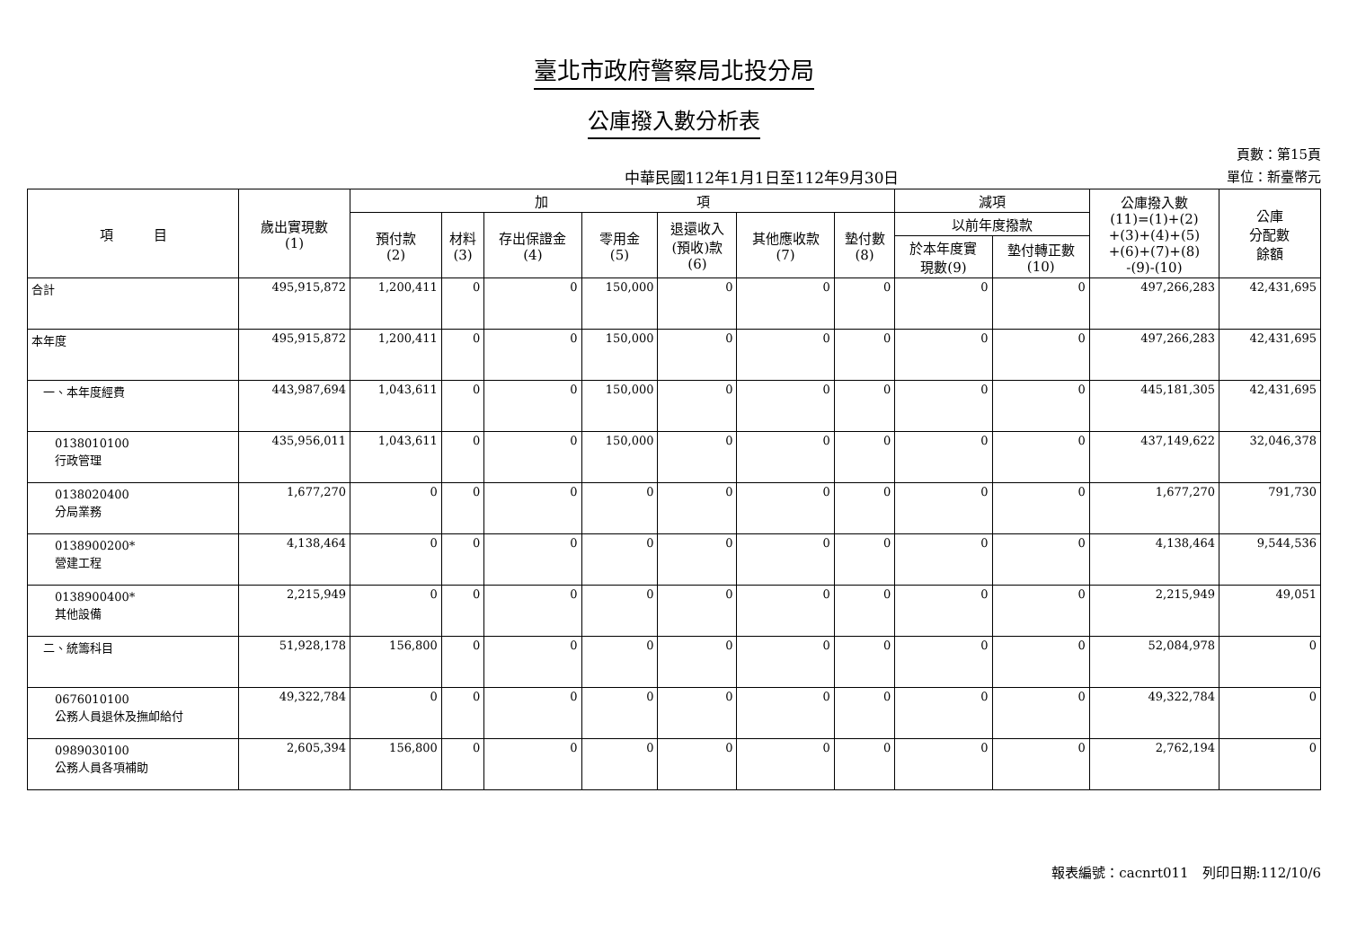臺北市政府警察局北投分局
公庫撥入數分析表
中華民國112年1月1日至112年9月30日
頁數：第15頁
單位：新臺幣元
| 項 目 | 歲出實現數 (1) | 加 項 | | | | | | | 減項 | | 公庫撥入數 (11)=(1)+(2) +(3)+(4)+(5) +(6)+(7)+(8) -(9)-(10) | 公庫 分配數 餘額 |
| --- | --- | --- | --- | --- | --- | --- | --- | --- | --- | --- | --- | --- |
| | | 預付款 (2) | 材料 (3) | 存出保證金 (4) | 零用金 (5) | 退還收入 (預收)款 (6) | 其他應收款 (7) | 墊付數 (8) | 以前年度撥款 | | | |
| | | | | | | | | | 於本年度實 現數(9) | 墊付轉正數 (10) | | |
| 合計 | 495,915,872 | 1,200,411 | 0 | 0 | 150,000 | 0 | 0 | 0 | 0 | 0 | 497,266,283 | 42,431,695 |
| 本年度 | 495,915,872 | 1,200,411 | 0 | 0 | 150,000 | 0 | 0 | 0 | 0 | 0 | 497,266,283 | 42,431,695 |
| 一、本年度經費 | 443,987,694 | 1,043,611 | 0 | 0 | 150,000 | 0 | 0 | 0 | 0 | 0 | 445,181,305 | 42,431,695 |
| 0138010100 行政管理 | 435,956,011 | 1,043,611 | 0 | 0 | 150,000 | 0 | 0 | 0 | 0 | 0 | 437,149,622 | 32,046,378 |
| 0138020400 分局業務 | 1,677,270 | 0 | 0 | 0 | 0 | 0 | 0 | 0 | 0 | 0 | 1,677,270 | 791,730 |
| 0138900200* 營建工程 | 4,138,464 | 0 | 0 | 0 | 0 | 0 | 0 | 0 | 0 | 0 | 4,138,464 | 9,544,536 |
| 0138900400* 其他設備 | 2,215,949 | 0 | 0 | 0 | 0 | 0 | 0 | 0 | 0 | 0 | 2,215,949 | 49,051 |
| 二、統籌科目 | 51,928,178 | 156,800 | 0 | 0 | 0 | 0 | 0 | 0 | 0 | 0 | 52,084,978 | 0 |
| 0676010100 公務人員退休及撫卹給付 | 49,322,784 | 0 | 0 | 0 | 0 | 0 | 0 | 0 | 0 | 0 | 49,322,784 | 0 |
| 0989030100 公務人員各項補助 | 2,605,394 | 156,800 | 0 | 0 | 0 | 0 | 0 | 0 | 0 | 0 | 2,762,194 | 0 |
報表編號：cacnrt011　列印日期:112/10/6